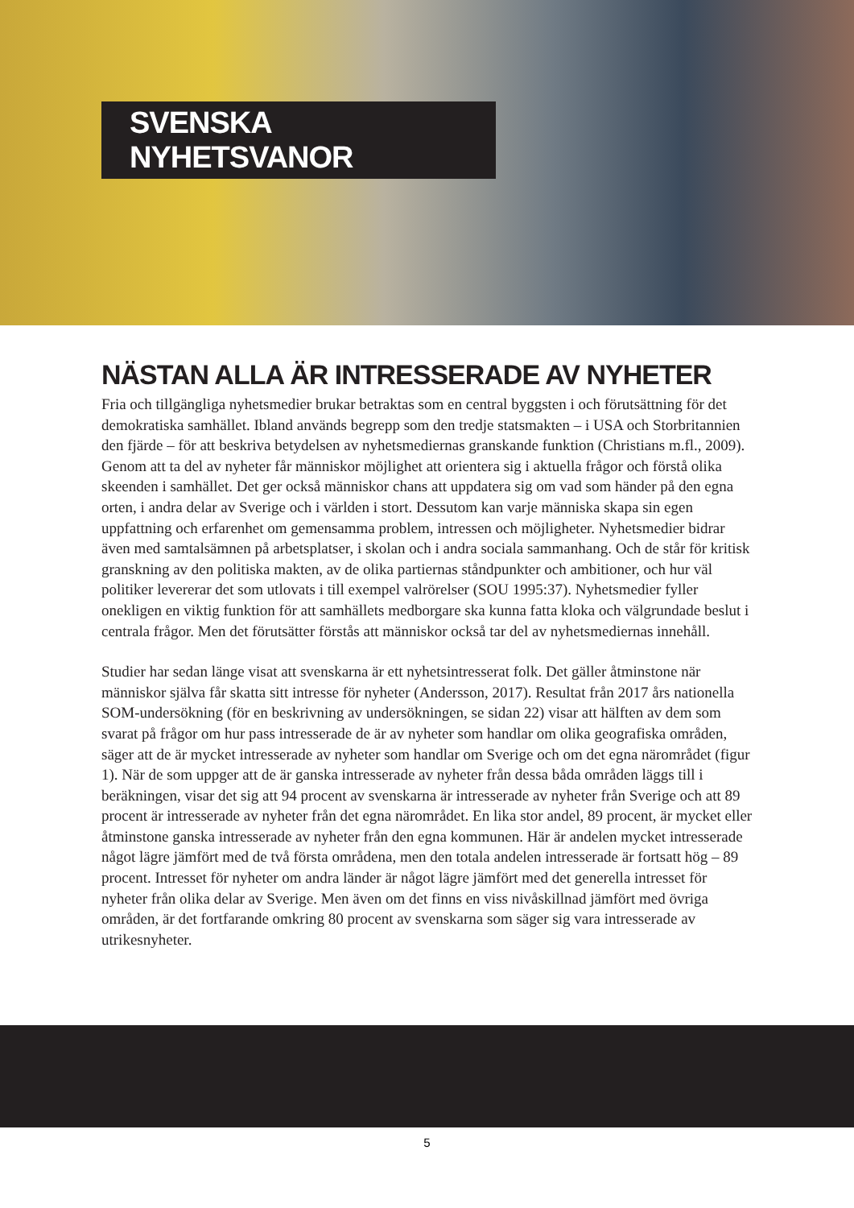SVENSKA NYHETSVANOR
NÄSTAN ALLA ÄR INTRESSERADE AV NYHETER
Fria och tillgängliga nyhetsmedier brukar betraktas som en central byggsten i och förutsättning för det demokratiska samhället. Ibland används begrepp som den tredje statsmakten – i USA och Storbritannien den fjärde – för att beskriva betydelsen av nyhetsmediernas granskande funktion (Christians m.fl., 2009). Genom att ta del av nyheter får människor möjlighet att orientera sig i aktuella frågor och förstå olika skeenden i samhället. Det ger också människor chans att uppdatera sig om vad som händer på den egna orten, i andra delar av Sverige och i världen i stort. Dessutom kan varje människa skapa sin egen uppfattning och erfarenhet om gemensamma problem, intressen och möjligheter. Nyhetsmedier bidrar även med samtalsämnen på arbetsplatser, i skolan och i andra sociala sammanhang. Och de står för kritisk granskning av den politiska makten, av de olika partiernas ståndpunkter och ambitioner, och hur väl politiker levererar det som utlovats i till exempel valrörelser (SOU 1995:37). Nyhetsmedier fyller onekligen en viktig funktion för att samhällets medborgare ska kunna fatta kloka och välgrundade beslut i centrala frågor. Men det förutsätter förstås att människor också tar del av nyhetsmediernas innehåll.
Studier har sedan länge visat att svenskarna är ett nyhetsintresserat folk. Det gäller åtminstone när människor själva får skatta sitt intresse för nyheter (Andersson, 2017). Resultat från 2017 års nationella SOM-undersökning (för en beskrivning av undersökningen, se sidan 22) visar att hälften av dem som svarat på frågor om hur pass intresserade de är av nyheter som handlar om olika geografiska områden, säger att de är mycket intresserade av nyheter som handlar om Sverige och om det egna närområdet (figur 1). När de som uppger att de är ganska intresserade av nyheter från dessa båda områden läggs till i beräkningen, visar det sig att 94 procent av svenskarna är intresserade av nyheter från Sverige och att 89 procent är intresserade av nyheter från det egna närområdet. En lika stor andel, 89 procent, är mycket eller åtminstone ganska intresserade av nyheter från den egna kommunen. Här är andelen mycket intresserade något lägre jämfört med de två första områdena, men den totala andelen intresserade är fortsatt hög – 89 procent. Intresset för nyheter om andra länder är något lägre jämfört med det generella intresset för nyheter från olika delar av Sverige. Men även om det finns en viss nivåskillnad jämfört med övriga områden, är det fortfarande omkring 80 procent av svenskarna som säger sig vara intresserade av utrikesnyheter.
5